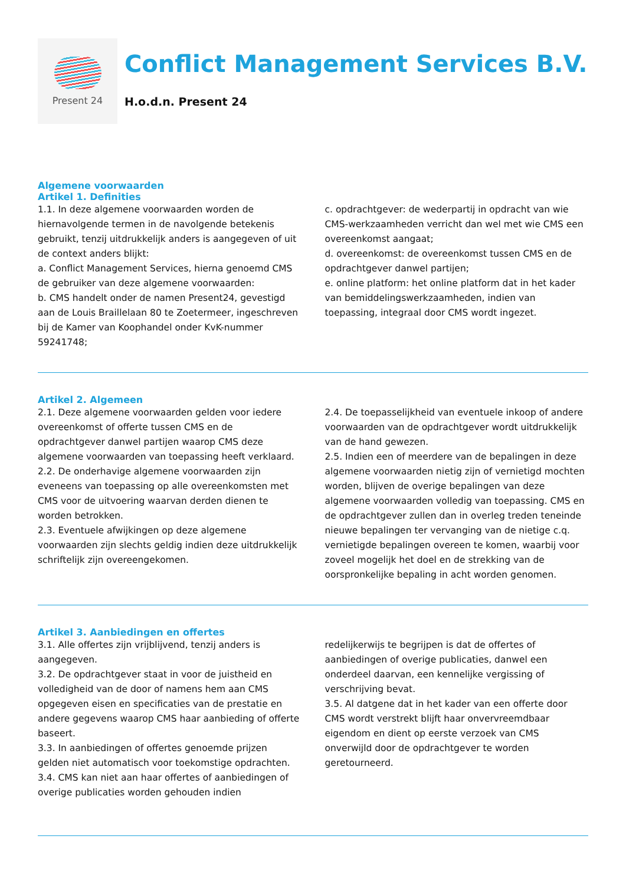Present 24
Conflict Management Services B.V.
H.o.d.n. Present 24
Algemene voorwaarden
Artikel 1. Definities
1.1. In deze algemene voorwaarden worden de hiernavolgende termen in de navolgende betekenis gebruikt, tenzij uitdrukkelijk anders is aangegeven of uit de context anders blijkt:
a. Conflict Management Services, hierna genoemd CMS de gebruiker van deze algemene voorwaarden:
b. CMS handelt onder de namen Present24, gevestigd aan de Louis Braillelaan 80 te Zoetermeer, ingeschreven bij de Kamer van Koophandel onder KvK-nummer 59241748;
c. opdrachtgever: de wederpartij in opdracht van wie CMS-werkzaamheden verricht dan wel met wie CMS een overeenkomst aangaat;
d. overeenkomst: de overeenkomst tussen CMS en de opdrachtgever danwel partijen;
e. online platform: het online platform dat in het kader van bemiddelingswerkzaamheden, indien van toepassing, integraal door CMS wordt ingezet.
Artikel 2. Algemeen
2.1. Deze algemene voorwaarden gelden voor iedere overeenkomst of offerte tussen CMS en de opdrachtgever danwel partijen waarop CMS deze algemene voorwaarden van toepassing heeft verklaard.
2.2. De onderhavige algemene voorwaarden zijn eveneens van toepassing op alle overeenkomsten met CMS voor de uitvoering waarvan derden dienen te worden betrokken.
2.3. Eventuele afwijkingen op deze algemene voorwaarden zijn slechts geldig indien deze uitdrukkelijk schriftelijk zijn overeengekomen.
2.4. De toepasselijkheid van eventuele inkoop of andere voorwaarden van de opdrachtgever wordt uitdrukkelijk van de hand gewezen.
2.5. Indien een of meerdere van de bepalingen in deze algemene voorwaarden nietig zijn of vernietigd mochten worden, blijven de overige bepalingen van deze algemene voorwaarden volledig van toepassing. CMS en de opdrachtgever zullen dan in overleg treden teneinde nieuwe bepalingen ter vervanging van de nietige c.q. vernietigde bepalingen overeen te komen, waarbij voor zoveel mogelijk het doel en de strekking van de oorspronkelijke bepaling in acht worden genomen.
Artikel 3. Aanbiedingen en offertes
3.1. Alle offertes zijn vrijblijvend, tenzij anders is aangegeven.
3.2. De opdrachtgever staat in voor de juistheid en volledigheid van de door of namens hem aan CMS opgegeven eisen en specificaties van de prestatie en andere gegevens waarop CMS haar aanbieding of offerte baseert.
3.3. In aanbiedingen of offertes genoemde prijzen gelden niet automatisch voor toekomstige opdrachten.
3.4. CMS kan niet aan haar offertes of aanbiedingen of overige publicaties worden gehouden indien
redelijkerwijs te begrijpen is dat de offertes of aanbiedingen of overige publicaties, danwel een onderdeel daarvan, een kennelijke vergissing of verschrijving bevat.
3.5. Al datgene dat in het kader van een offerte door CMS wordt verstrekt blijft haar onvervreemdbaar eigendom en dient op eerste verzoek van CMS onverwijld door de opdrachtgever te worden geretourneerd.